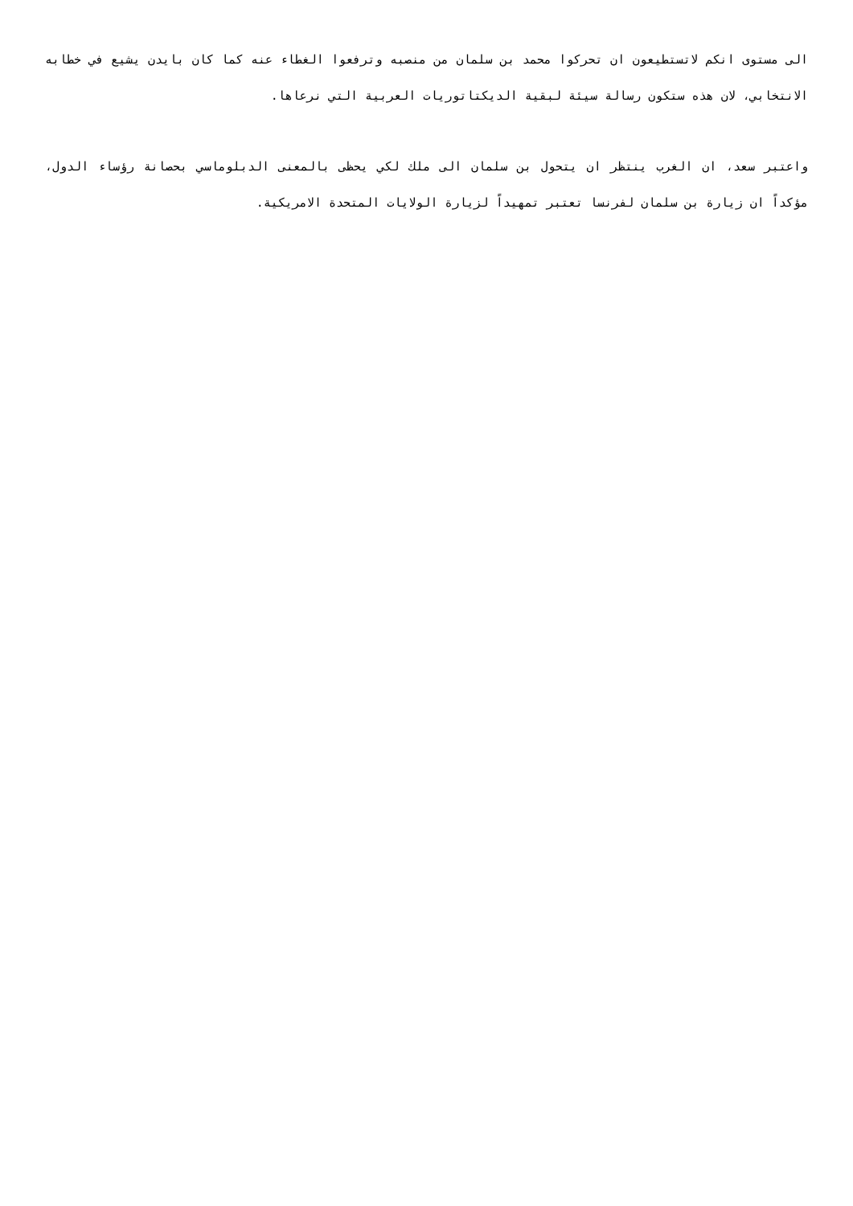الى مستوى انكم لاتستطيعون ان تحركوا محمد بن سلمان من منصبه وترفعوا الغطاء عنه كما كان بايدن يشيع في خطابه الانتخابي، لان هذه ستكون رسالة سيئة لبقية الديكتاتوريات العربية التي نرعاها.
واعتبر سعد، ان الغرب ينتظر ان يتحول بن سلمان الى ملك لكي يحظى بالمعنى الدبلوماسي بحصانة رؤساء الدول، مؤكداً ان زيارة بن سلمان لفرنسا تعتبر تمهيداً لزيارة الولايات المتحدة الامريكية.